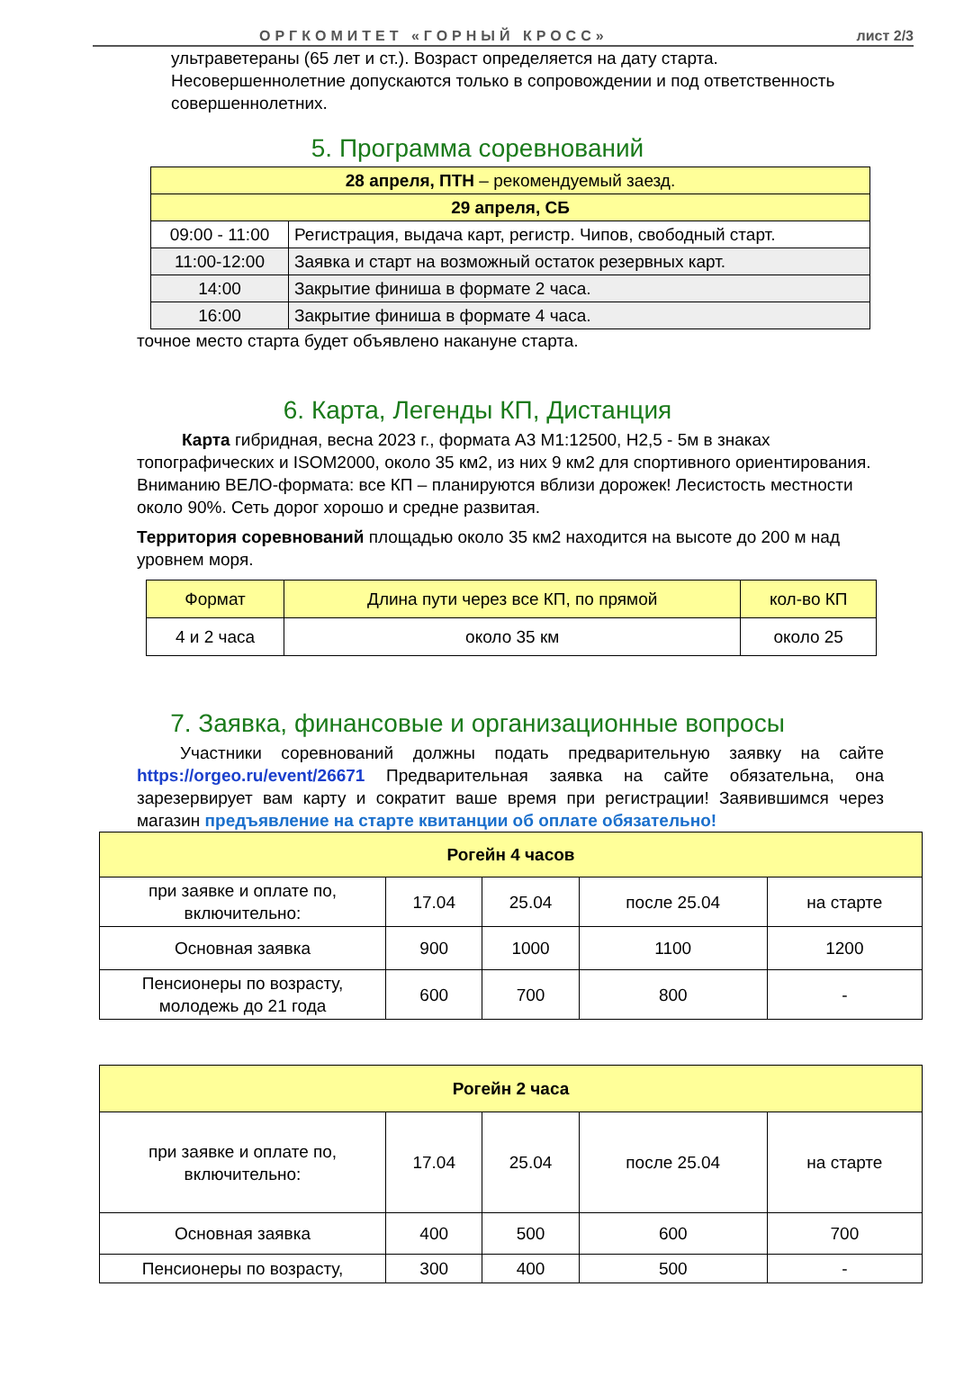ОРГКОМИТЕТ «ГОРНЫЙ КРОСС» лист 2/3
ультраветераны (65 лет и ст.). Возраст определяется на дату старта. Несовершеннолетние допускаются только в сопровождении и под ответственность совершеннолетних.
5. Программа соревнований
| 28 апреля, ПТН – рекомендуемый заезд. | |
| 29 апреля, СБ | |
| 09:00 - 11:00 | Регистрация, выдача карт, регистр. Чипов, свободный старт. |
| 11:00-12:00 | Заявка и старт на возможный остаток резервных карт. |
| 14:00 | Закрытие финиша в формате 2 часа. |
| 16:00 | Закрытие финиша в формате 4 часа. |
точное место старта будет объявлено накануне старта.
6. Карта, Легенды КП, Дистанция
Карта гибридная, весна 2023 г., формата А3 М1:12500, Н2,5 - 5м в знаках топографических и ISOM2000, около 35 км2, из них 9 км2 для спортивного ориентирования. Вниманию ВЕЛО-формата: все КП – планируются вблизи дорожек! Лесистость местности около 90%. Сеть дорог хорошо и средне развитая.
Территория соревнований площадью около 35 км2 находится на высоте до 200 м над уровнем моря.
| Формат | Длина пути через все КП, по прямой | кол-во КП |
| 4 и 2 часа | около 35 км | около 25 |
7. Заявка, финансовые и организационные вопросы
Участники соревнований должны подать предварительную заявку на сайте https://orgeo.ru/event/26671 Предварительная заявка на сайте обязательна, она зарезервирует вам карту и сократит ваше время при регистрации! Заявившимся через магазин предъявление на старте квитанции об оплате обязательно!
| Рогейн 4 часов | | | | |
| при заявке и оплате по, включительно: | 17.04 | 25.04 | после 25.04 | на старте |
| Основная заявка | 900 | 1000 | 1100 | 1200 |
| Пенсионеры по возрасту, молодежь до 21 года | 600 | 700 | 800 | - |
| Рогейн 2 часа | | | | |
| при заявке и оплате по, включительно: | 17.04 | 25.04 | после 25.04 | на старте |
| Основная заявка | 400 | 500 | 600 | 700 |
| Пенсионеры по возрасту, | 300 | 400 | 500 | - |